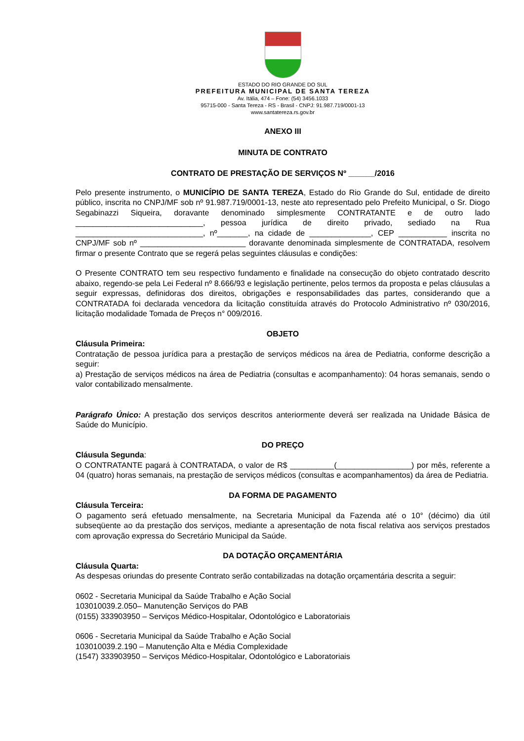ESTADO DO RIO GRANDE DO SUL
PREFEITURA MUNICIPAL DE SANTA TEREZA
Av. Itália, 474 – Fone: (54) 3456.1033
95715-000 - Santa Tereza - RS - Brasil - CNPJ: 91.987.719/0001-13
www.santatereza.rs.gov.br
ANEXO III
MINUTA DE CONTRATO
CONTRATO DE PRESTAÇÃO DE SERVIÇOS Nº ______/2016
Pelo presente instrumento, o MUNICÍPIO DE SANTA TEREZA, Estado do Rio Grande do Sul, entidade de direito público, inscrita no CNPJ/MF sob nº 91.987.719/0001-13, neste ato representado pelo Prefeito Municipal, o Sr. Diogo Segabinazzi Siqueira, doravante denominado simplesmente CONTRATANTE e de outro lado _____________________________, pessoa jurídica de direito privado, sediado na Rua _____________________________, nº_______, na cidade de ______________, CEP ___________ inscrita no CNPJ/MF sob nº ________________________ doravante denominada simplesmente de CONTRATADA, resolvem firmar o presente Contrato que se regerá pelas seguintes cláusulas e condições:
O Presente CONTRATO tem seu respectivo fundamento e finalidade na consecução do objeto contratado descrito abaixo, regendo-se pela Lei Federal nº 8.666/93 e legislação pertinente, pelos termos da proposta e pelas cláusulas a seguir expressas, definidoras dos direitos, obrigações e responsabilidades das partes, considerando que a CONTRATADA foi declarada vencedora da licitação constituída através do Protocolo Administrativo nº 030/2016, licitação modalidade Tomada de Preços n° 009/2016.
OBJETO
Cláusula Primeira:
Contratação de pessoa jurídica para a prestação de serviços médicos na área de Pediatria, conforme descrição a seguir:
a) Prestação de serviços médicos na área de Pediatria (consultas e acompanhamento): 04 horas semanais, sendo o valor contabilizado mensalmente.
Parágrafo Único: A prestação dos serviços descritos anteriormente deverá ser realizada na Unidade Básica de Saúde do Município.
DO PREÇO
Cláusula Segunda:
O CONTRATANTE pagará à CONTRATADA, o valor de R$ __________(_________________) por mês, referente a 04 (quatro) horas semanais, na prestação de serviços médicos (consultas e acompanhamentos) da área de Pediatria.
DA FORMA DE PAGAMENTO
Cláusula Terceira:
O pagamento será efetuado mensalmente, na Secretaria Municipal da Fazenda até o 10° (décimo) dia útil subseqüente ao da prestação dos serviços, mediante a apresentação de nota fiscal relativa aos serviços prestados com aprovação expressa do Secretário Municipal da Saúde.
DA DOTAÇÃO ORÇAMENTÁRIA
Cláusula Quarta:
As despesas oriundas do presente Contrato serão contabilizadas na dotação orçamentária descrita a seguir:
0602 - Secretaria Municipal da Saúde Trabalho e Ação Social
103010039.2.050– Manutenção Serviços do PAB
(0155) 333903950 – Serviços Médico-Hospitalar, Odontológico e Laboratoriais
0606 - Secretaria Municipal da Saúde Trabalho e Ação Social
103010039.2.190 – Manutenção Alta e Média Complexidade
(1547) 333903950 – Serviços Médico-Hospitalar, Odontológico e Laboratoriais